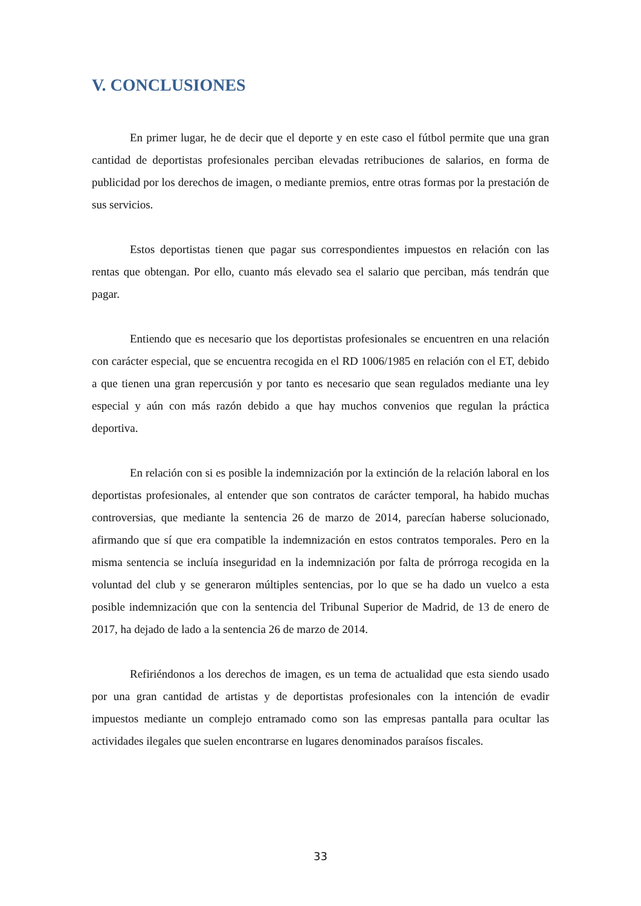V. CONCLUSIONES
En primer lugar, he de decir que el deporte y en este caso el fútbol permite que una gran cantidad de deportistas profesionales perciban elevadas retribuciones de salarios, en forma de publicidad por los derechos de imagen, o mediante premios, entre otras formas por la prestación de sus servicios.
Estos deportistas tienen que pagar sus correspondientes impuestos en relación con las rentas que obtengan. Por ello, cuanto más elevado sea el salario que perciban, más tendrán que pagar.
Entiendo que es necesario que los deportistas profesionales se encuentren en una relación con carácter especial, que se encuentra recogida en el RD 1006/1985 en relación con el ET, debido a que tienen una gran repercusión y por tanto es necesario que sean regulados mediante una ley especial y aún con más razón debido a que hay muchos convenios que regulan la práctica deportiva.
En relación con si es posible la indemnización por la extinción de la relación laboral en los deportistas profesionales, al entender que son contratos de carácter temporal, ha habido muchas controversias, que mediante la sentencia 26 de marzo de 2014, parecían haberse solucionado, afirmando que sí que era compatible la indemnización en estos contratos temporales. Pero en la misma sentencia se incluía inseguridad en la indemnización por falta de prórroga recogida en la voluntad del club y se generaron múltiples sentencias, por lo que se ha dado un vuelco a esta posible indemnización que con la sentencia del Tribunal Superior de Madrid, de 13 de enero de 2017, ha dejado de lado a la sentencia 26 de marzo de 2014.
Refiriéndonos a los derechos de imagen, es un tema de actualidad que esta siendo usado por una gran cantidad de artistas y de deportistas profesionales con la intención de evadir impuestos mediante un complejo entramado como son las empresas pantalla para ocultar las actividades ilegales que suelen encontrarse en lugares denominados paraísos fiscales.
33